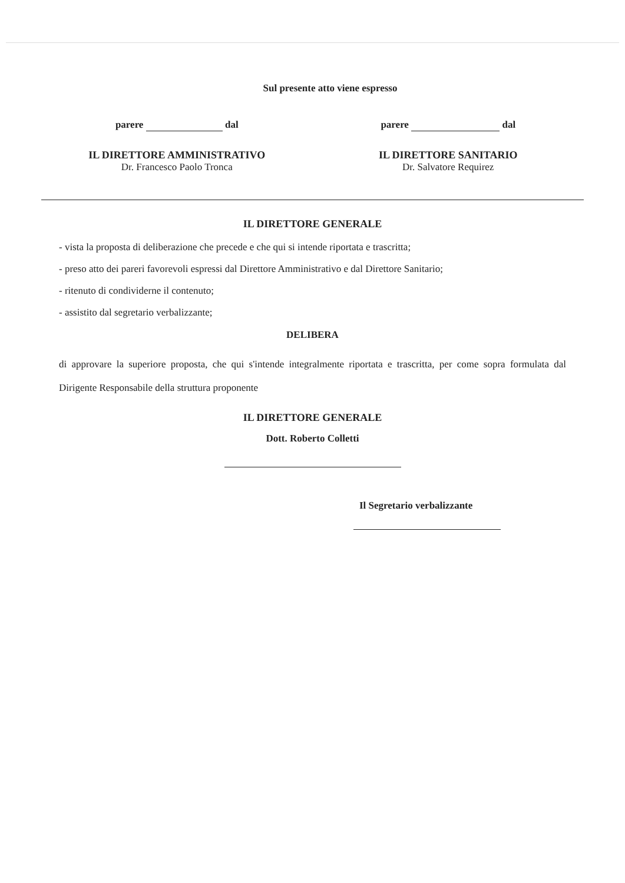Sul presente atto viene espresso
parere dal parere dal
IL DIRETTORE AMMINISTRATIVO
Dr. Francesco Paolo Tronca
IL DIRETTORE SANITARIO
Dr. Salvatore Requirez
IL DIRETTORE GENERALE
- vista la proposta di deliberazione che precede e che qui si intende riportata e trascritta;
- preso atto dei pareri favorevoli espressi dal Direttore Amministrativo e dal Direttore Sanitario;
- ritenuto di condividerne il contenuto;
- assistito dal segretario verbalizzante;
DELIBERA
di approvare la superiore proposta, che qui s'intende integralmente riportata e trascritta, per come sopra formulata dal Dirigente Responsabile della struttura proponente
IL DIRETTORE GENERALE
Dott. Roberto Colletti
Il Segretario verbalizzante